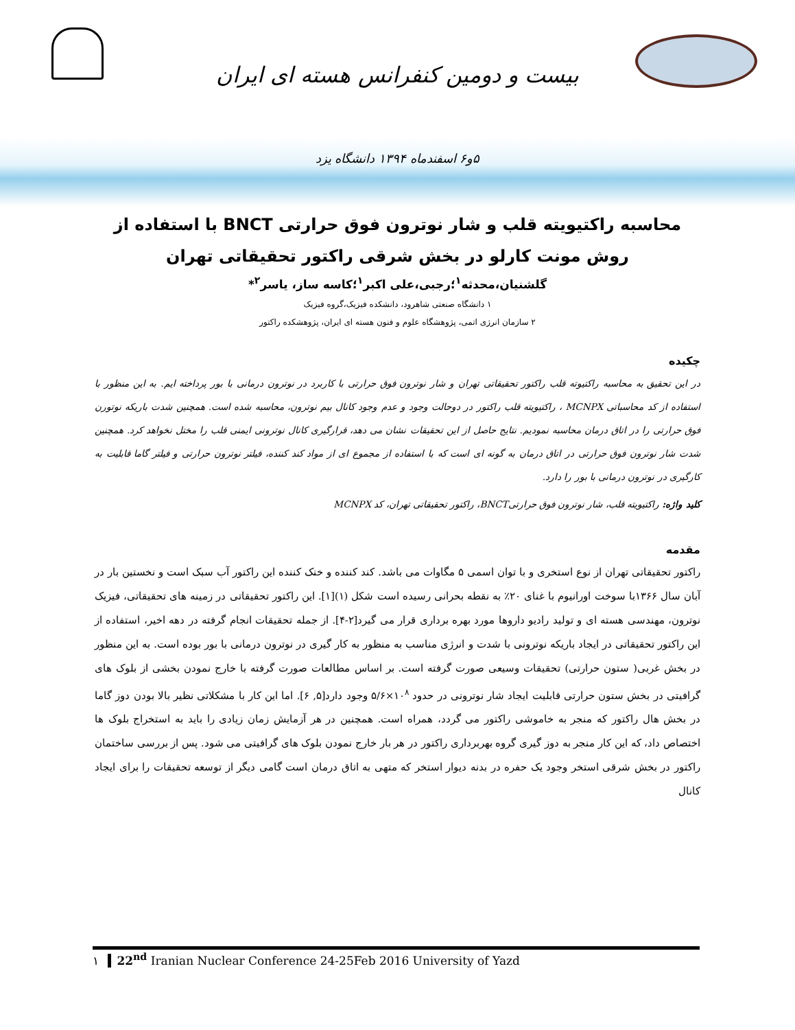بیست و دومین کنفرانس هسته ای ایران
۵و۶ اسفندماه ۱۳۹۴ دانشگاه یزد
محاسبه راکتیویته قلب و شار نوترون فوق حرارتی BNCT با استفاده از روش مونت کارلو در بخش شرقی راکتور تحقیقاتی تهران
گلشنیان،محدثه<sup>۱</sup>؛رجبی،علی اکبر<sup>۱</sup>؛کاسه ساز، یاسر<sup>۲</sup>*
۱ دانشگاه صنعتی شاهرود، دانشکده فیزیک،گروه فیزیک
۲ سازمان انرژی اتمی، پژوهشگاه علوم و فنون هسته ای ایران، پژوهشکده راکتور
چکیده
در این تحقیق به محاسبه راکتیوته قلب راکتور تحقیقاتی تهران و شار نوترون فوق حرارتی با کاربرد در نوترون درمانی با بور پرداخته ایم. به این منظور با استفاده از کد محاسباتی MCNPX ، راکتیویته قلب راکتور در دوحالت وجود و عدم وجود کانال بیم نوترون، محاسبه شده است. همچنین شدت باریکه نوتورن فوق حرارتی را در اتاق درمان محاسبه نمودیم. نتایج حاصل از این تحقیقات نشان می دهد، قرارگیری کانال نوترونی ایمنی قلب را مختل نخواهد کرد. همچنین شدت شار نوترون فوق حرارتی در اتاق درمان به گونه ای است که با استفاده از مجموع ای از مواد کند کننده، فیلتر نوترون حرارتی و فیلتر گاما قابلیت به کارگیری در نوترون درمانی با بور را دارد.
کلید واژه: راکتیویته قلب، شار نوترون فوق حرارتیBNCT، راکتور تحقیقاتی تهران، کد MCNPX
مقدمه
راکتور تحقیقاتی تهران از نوع استخری و با توان اسمی ۵ مگاوات می باشد. کند کننده و خنک کننده این راکتور آب سبک است و نخستین بار در آبان سال ۱۳۶۶با سوخت اورانیوم با غنای ۲۰٪ به نقطه بحرانی رسیده است شکل (۱)[۱]. این راکتور تحقیقاتی در زمینه های تحقیقاتی، فیزیک نوترون، مهندسی هسته ای و تولید رادیو داروها مورد بهره برداری قرار می گیرد[۲-۴]. از جمله تحقیقات انجام گرفته در دهه اخیر، استفاده از این راکتور تحقیقاتی در ایجاد باریکه نوترونی با شدت و انرژی مناسب به منظور به کار گیری در نوترون درمانی با بور بوده است. به این منظور در بخش غربی( ستون حرارتی) تحقیقات وسیعی صورت گرفته است. بر اساس مطالعات صورت گرفته با خارج نمودن بخشی از بلوک های گرافیتی در بخش ستون حرارتی قابلیت ایجاد شار نوترونی در حدود ۱۰<sup>۸</sup>×۵/۶ وجود دارد[۵, ۶]. اما این کار با مشکلاتی نظیر بالا بودن دوز گاما در بخش هال راکتور که منجر به خاموشی راکتور می گردد، همراه است. همچنین در هر آزمایش زمان زیادی را باید به استخراج بلوک ها اختصاص داد، که این کار منجر به دوز گیری گروه بهربرداری راکتور در هر بار خارج نمودن بلوک های گرافیتی می شود. پس از بررسی ساختمان راکتور در بخش شرقی استخر وجود یک حفره در بدنه دیوار استخر که متهی به اتاق درمان است گامی دیگر از توسعه تحقیقات را برای ایجاد کانال
۱ 22<sup>nd</sup> Iranian Nuclear Conference 24-25Feb 2016 University of Yazd